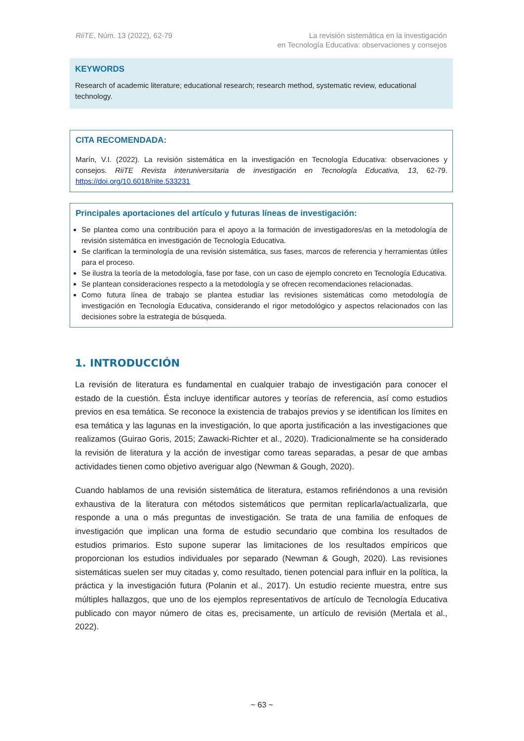RiiTE, Núm. 13 (2022), 62-79 La revisión sistemática en la investigación
en Tecnología Educativa: observaciones y consejos
KEYWORDS
Research of academic literature; educational research; research method, systematic review, educational technology.
CITA RECOMENDADA:
Marín, V.I. (2022). La revisión sistemática en la investigación en Tecnología Educativa: observaciones y consejos. RiiTE Revista interuniversitaria de investigación en Tecnología Educativa, 13, 62-79. https://doi.org/10.6018/riite.533231
Principales aportaciones del artículo y futuras líneas de investigación:
Se plantea como una contribución para el apoyo a la formación de investigadores/as en la metodología de revisión sistemática en investigación de Tecnología Educativa.
Se clarifican la terminología de una revisión sistemática, sus fases, marcos de referencia y herramientas útiles para el proceso.
Se ilustra la teoría de la metodología, fase por fase, con un caso de ejemplo concreto en Tecnología Educativa.
Se plantean consideraciones respecto a la metodología y se ofrecen recomendaciones relacionadas.
Como futura línea de trabajo se plantea estudiar las revisiones sistemáticas como metodología de investigación en Tecnología Educativa, considerando el rigor metodológico y aspectos relacionados con las decisiones sobre la estrategia de búsqueda.
1. INTRODUCCIÓN
La revisión de literatura es fundamental en cualquier trabajo de investigación para conocer el estado de la cuestión. Ésta incluye identificar autores y teorías de referencia, así como estudios previos en esa temática. Se reconoce la existencia de trabajos previos y se identifican los límites en esa temática y las lagunas en la investigación, lo que aporta justificación a las investigaciones que realizamos (Guirao Goris, 2015; Zawacki-Richter et al., 2020). Tradicionalmente se ha considerado la revisión de literatura y la acción de investigar como tareas separadas, a pesar de que ambas actividades tienen como objetivo averiguar algo (Newman & Gough, 2020).
Cuando hablamos de una revisión sistemática de literatura, estamos refiriéndonos a una revisión exhaustiva de la literatura con métodos sistemáticos que permitan replicarla/actualizarla, que responde a una o más preguntas de investigación. Se trata de una familia de enfoques de investigación que implican una forma de estudio secundario que combina los resultados de estudios primarios. Esto supone superar las limitaciones de los resultados empíricos que proporcionan los estudios individuales por separado (Newman & Gough, 2020). Las revisiones sistemáticas suelen ser muy citadas y, como resultado, tienen potencial para influir en la política, la práctica y la investigación futura (Polanin et al., 2017). Un estudio reciente muestra, entre sus múltiples hallazgos, que uno de los ejemplos representativos de artículo de Tecnología Educativa publicado con mayor número de citas es, precisamente, un artículo de revisión (Mertala et al., 2022).
~ 63 ~